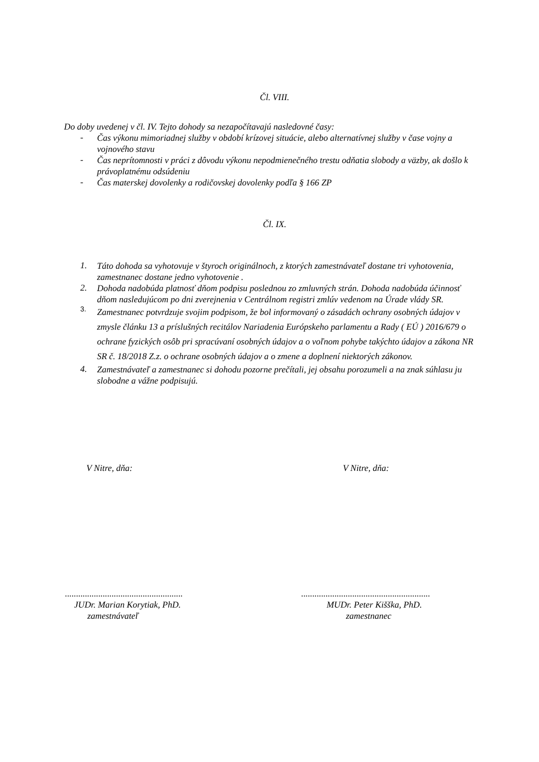Čl. VIII.
Do doby uvedenej v čl. IV. Tejto dohody sa nezapočítavajú nasledovné časy:
-
Čas výkonu mimoriadnej služby v období krízovej situácie, alebo alternatívnej služby v čase vojny a vojnového stavu
-
Čas neprítomnosti v práci z dôvodu výkonu nepodmienečného trestu odňatia slobody a väzby, ak došlo k právoplatnému odsúdeniu
-
Čas materskej dovolenky a rodičovskej dovolenky podľa § 166 ZP
Čl. IX.
1.
Táto dohoda sa vyhotovuje v štyroch originálnoch, z ktorých zamestnávateľ dostane tri vyhotovenia, zamestnanec dostane jedno vyhotovenie .
2.
Dohoda nadobúda platnosť dňom podpisu poslednou zo zmluvných strán. Dohoda nadobúda účinnosť dňom nasledujúcom po dni zverejnenia v Centrálnom registri zmlúv vedenom na Úrade vlády SR.
3.
Zamestnanec potvrdzuje svojim podpisom, že bol informovaný o zásadách ochrany osobných údajov v zmysle článku 13 a príslušných recitálov Nariadenia Európskeho parlamentu a Rady ( EÚ ) 2016/679 o ochrane fyzických osôb pri spracúvaní osobných údajov a o voľnom pohybe takýchto údajov a zákona NR SR č. 18/2018 Z.z. o ochrane osobných údajov a o zmene a doplnení niektorých zákonov.
4.
Zamestnávateľ a zamestnanec si dohodu pozorne prečítali, jej obsahu porozumeli a na znak súhlasu ju slobodne a vážne podpisujú.
V Nitre, dňa: V Nitre, dňa:
.....................................................
..........................................................
JUDr. Marian Korytiak, PhD. MUDr. Peter Kišška, PhD.
zamestnávateľ zamestnanec